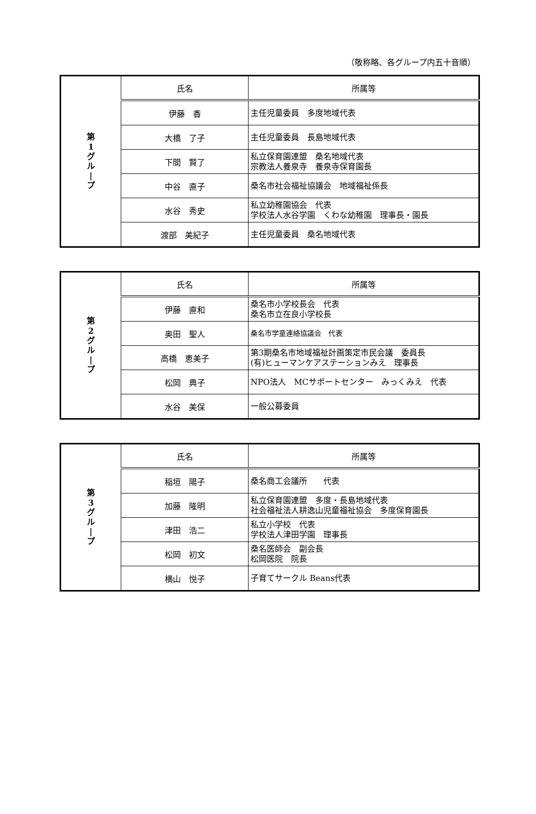（敬称略、各グループ内五十音順）
| 第 1 グ ル / プ | 氏名 | 所属等 |
| | 伊藤 香 | 主任児童委員 多度地域代表 |
| | 大橋 了子 | 主任児童委員 長島地域代表 |
| | 下間 賢了 | 私立保育園連盟 桑名地域代表 宗教法人養泉寺 養泉寺保育園長 |
| | 中谷 直子 | 桑名市社会福祉協議会 地域福祉係長 |
| | 水谷 秀史 | 私立幼稚園協会 代表 学校法人水谷学園 くわな幼稚園 理事長・園長 |
| | 渡部 美紀子 | 主任児童委員 桑名地域代表 |
| 第 2 グ ル / プ | 氏名 | 所属等 |
| | 伊藤 直和 | 桑名市小学校長会 代表 桑名市立在良小学校長 |
| | 奥田 聖人 | 桑名市学童連絡協議会 代表 |
| | 高橋 恵美子 | 第3期桑名市地域福祉計画策定市民会議 委員長 (有)ヒューマンケアステーションみえ 理事長 |
| | 松岡 典子 | NPO法人 MCサポートセンター みっくみえ 代表 |
| | 水谷 美保 | 一般公募委員 |
| 第 3 グ ル / プ | 氏名 | 所属等 |
| | 稲垣 陽子 | 桑名商工会議所 代表 |
| | 加藤 隆明 | 私立保育園連盟 多度・長島地域代表 社会福祉法人耕逸山児童福祉協会 多度保育園長 |
| | 津田 浩二 | 私立小学校 代表 学校法人津田学園 理事長 |
| | 松岡 初文 | 桑名医師会 副会長 松岡医院 院長 |
| | 横山 悦子 | 子育てサークル Beans代表 |